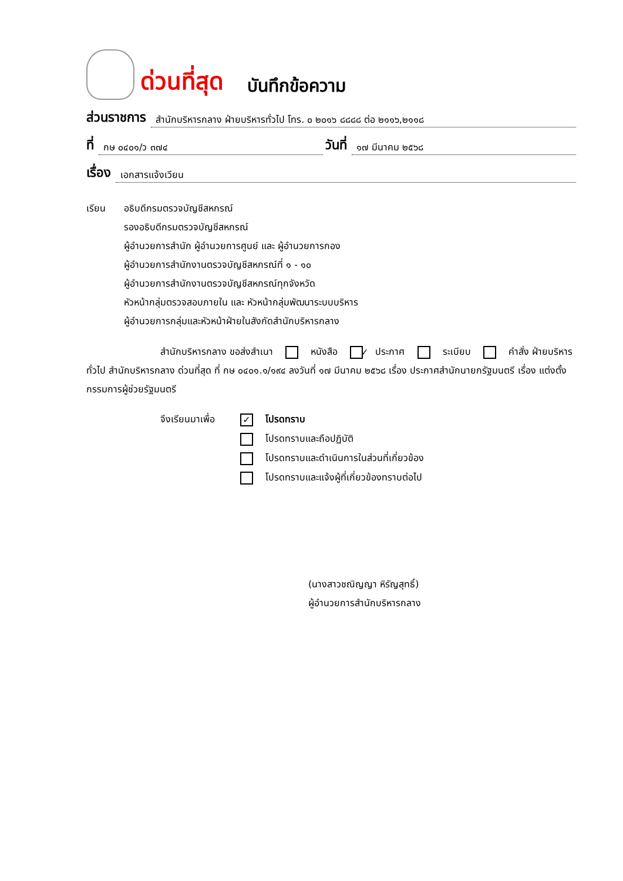ด่วนที่สุด บันทึกข้อความ
ส่วนราชการ สำนักบริหารกลาง ฝ่ายบริหารทั่วไป โทร. ๐ ๒๐๑๖ ๘๘๘๘ ต่อ ๒๑๑๖,๒๑๑๘
ที่ กษ ๐๔๐๑/ว ๓๗๔ วันที่ ๑๗ มีนาคม ๒๕๖๘
เรื่อง เอกสารแจ้งเวียน
เรียน อธิบดีกรมตรวจบัญชีสหกรณ์
รองอธิบดีกรมตรวจบัญชีสหกรณ์
ผู้อำนวยการสำนัก ผู้อำนวยการศูนย์ และ ผู้อำนวยการกอง
ผู้อำนวยการสำนักงานตรวจบัญชีสหกรณ์ที่ ๑ - ๑๐
ผู้อำนวยการสำนักงานตรวจบัญชีสหกรณ์ทุกจังหวัด
หัวหน้ากลุ่มตรวจสอบภายใน และ หัวหน้ากลุ่มพัฒนาระบบบริหาร
ผู้อำนวยการกลุ่มและหัวหน้าฝ่ายในสังกัดสำนักบริหารกลาง
สำนักบริหารกลาง ขอส่งสำเนา ✓ หนังสือ ประกาศ ระเบียบ คำสั่ง ฝ่ายบริหารทั่วไป สำนักบริหารกลาง ด่วนที่สุด ที่ กษ ๐๔๐๑.๑/๑๙๔ ลงวันที่ ๑๗ มีนาคม ๒๕๖๘ เรื่อง ประกาศสำนักนายกรัฐมนตรี เรื่อง แต่งตั้งกรรมการผู้ช่วยรัฐมนตรี
จึงเรียนมาเพื่อ
✓ โปรดทราบ
โปรดทราบและถือปฏิบัติ
โปรดทราบและดำเนินการในส่วนที่เกี่ยวข้อง
โปรดทราบและแจ้งผู้ที่เกี่ยวข้องทราบต่อไป
(นางสาวชณิญญา หิรัญสุทธิ์)
ผู้อำนวยการสำนักบริหารกลาง